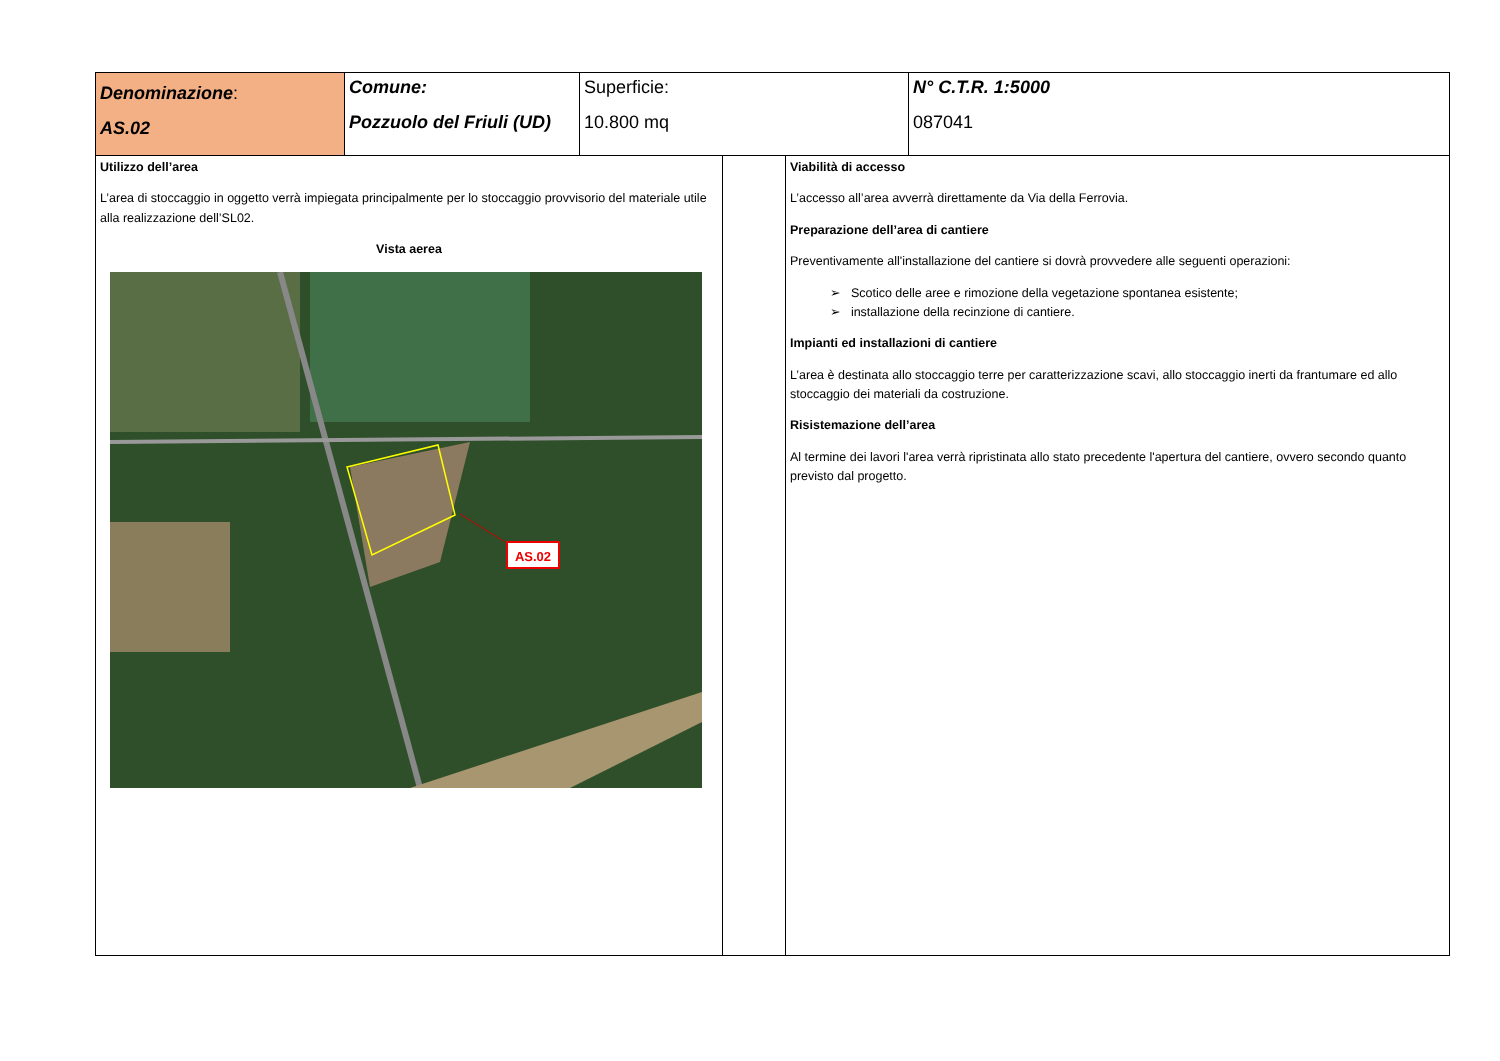| Denominazione : AS.02 | Comune: Pozzuolo del Friuli (UD) | Superficie: 10.800 mq | N° C.T.R. 1:5000 087041 |
| Utilizzo dell’area L’area di stoccaggio in oggetto verrà impiegata principalmente per lo stoccaggio provvisorio del materiale utile alla realizzazione dell’SL02. Vista aerea AS.02 | | Viabilità di accesso L’accesso all’area avverrà direttamente da Via della Ferrovia. Preparazione dell’area di cantiere Preventivamente all'installazione del cantiere si dovrà provvedere alle seguenti operazioni: ➢ Scotico delle aree e rimozione della vegetazione spontanea esistente; ➢ installazione della recinzione di cantiere. Impianti ed installazioni di cantiere L’area è destinata allo stoccaggio terre per caratterizzazione scavi, allo stoccaggio inerti da frantumare ed allo stoccaggio dei materiali da costruzione. Risistemazione dell’area Al termine dei lavori l'area verrà ripristinata allo stato precedente l'apertura del cantiere, ovvero secondo quanto previsto dal progetto. |